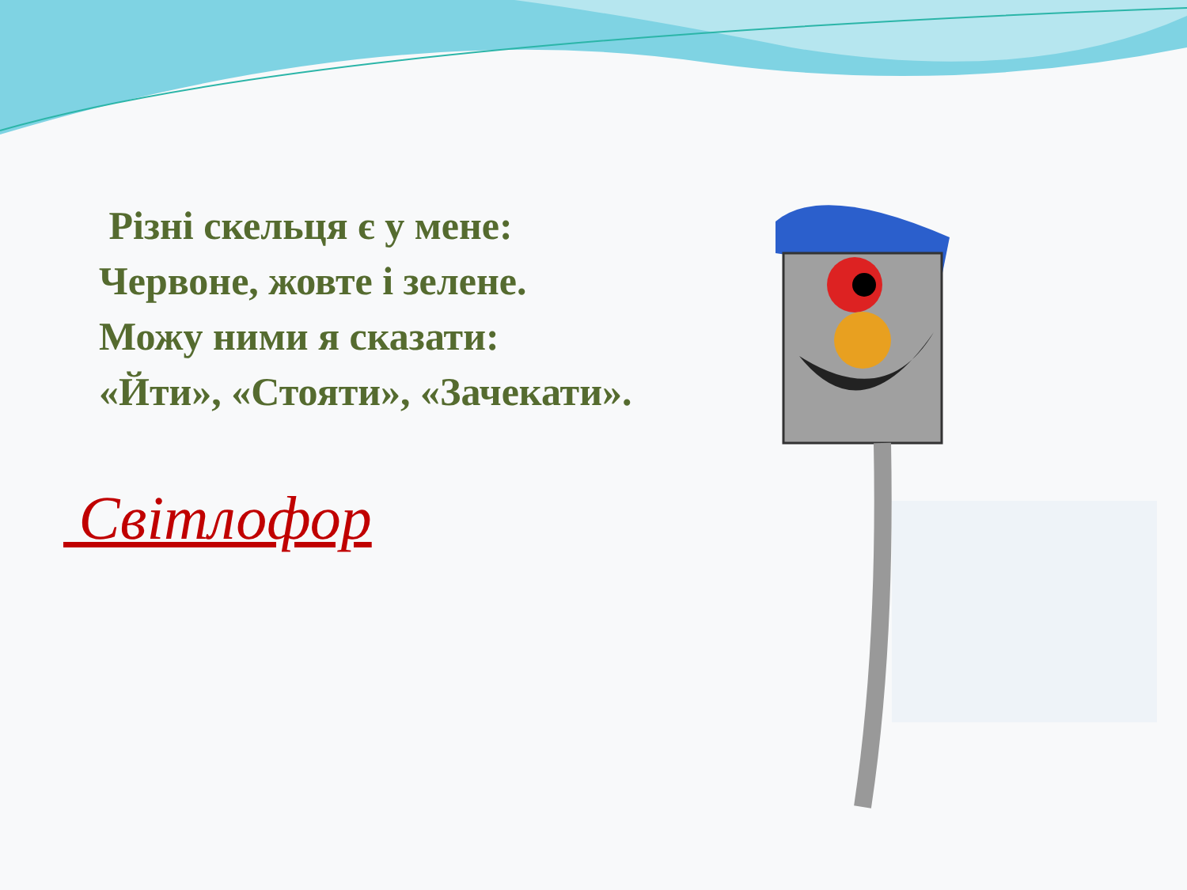Різні скельця є у мене:
Червоне, жовте і зелене.
Можу ними я сказати:
«Йти», «Стояти», «Зачекати».
Світлофор